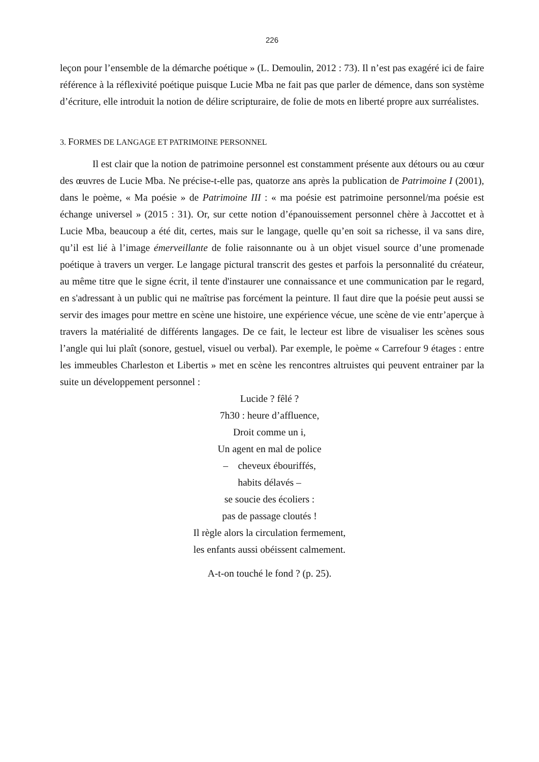226
leçon pour l’ensemble de la démarche poétique » (L. Demoulin, 2012 : 73). Il n’est pas exagéré ici de faire référence à la réflexivité poétique puisque Lucie Mba ne fait pas que parler de démence, dans son système d’écriture, elle introduit la notion de délire scripturaire, de folie de mots en liberté propre aux surréalistes.
3. FORMES DE LANGAGE ET PATRIMOINE PERSONNEL
Il est clair que la notion de patrimoine personnel est constamment présente aux détours ou au cœur des œuvres de Lucie Mba. Ne précise-t-elle pas, quatorze ans après la publication de Patrimoine I (2001), dans le poème, « Ma poésie » de Patrimoine III : « ma poésie est patrimoine personnel/ma poésie est échange universel » (2015 : 31). Or, sur cette notion d’épanouissement personnel chère à Jaccottet et à Lucie Mba, beaucoup a été dit, certes, mais sur le langage, quelle qu’en soit sa richesse, il va sans dire, qu’il est lié à l’image émerveillante de folie raisonnante ou à un objet visuel source d’une promenade poétique à travers un verger. Le langage pictural transcrit des gestes et parfois la personnalité du créateur, au même titre que le signe écrit, il tente d'instaurer une connaissance et une communication par le regard, en s'adressant à un public qui ne maîtrise pas forcément la peinture. Il faut dire que la poésie peut aussi se servir des images pour mettre en scène une histoire, une expérience vécue, une scène de vie entr’aperçue à travers la matérialité de différents langages. De ce fait, le lecteur est libre de visualiser les scènes sous l’angle qui lui plaît (sonore, gestuel, visuel ou verbal). Par exemple, le poème « Carrefour 9 étages : entre les immeubles Charleston et Libertis » met en scène les rencontres altruistes qui peuvent entrainer par la suite un développement personnel :
Lucide ? fêlé ?
7h30 : heure d’affluence,
Droit comme un i,
Un agent en mal de police
– cheveux ébouriffés,
habits délavés –
se soucie des écoliers :
pas de passage cloutés !
Il règle alors la circulation fermement,
les enfants aussi obéissent calmement.
A-t-on touché le fond ? (p. 25).